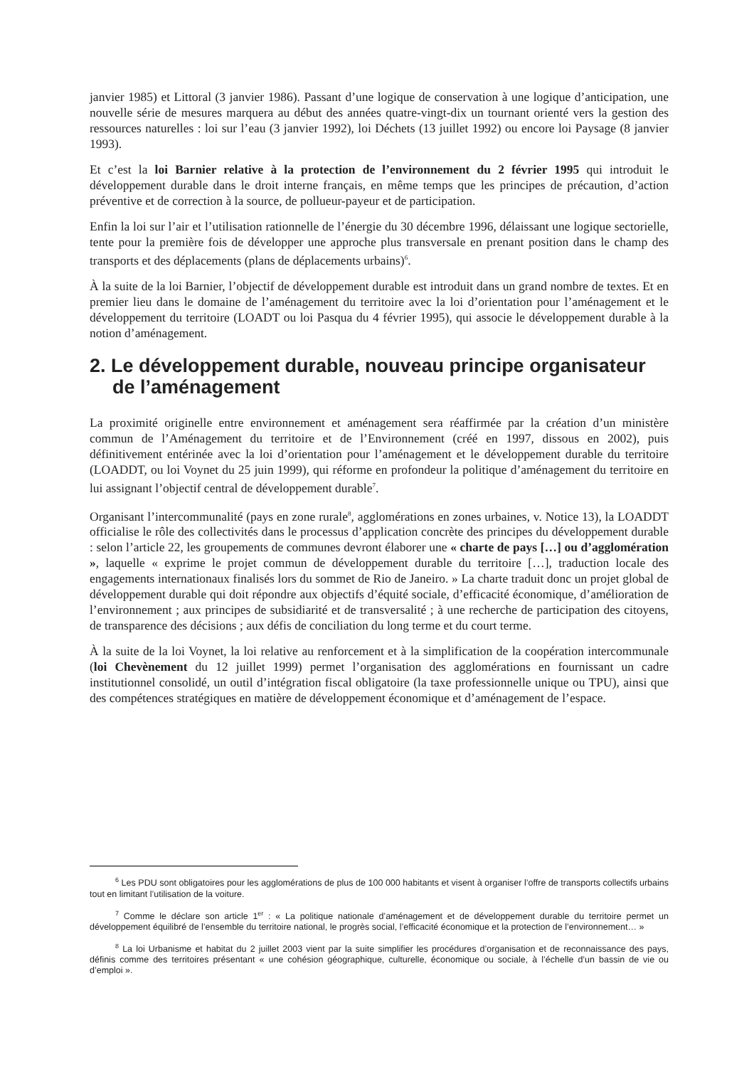janvier 1985) et Littoral (3 janvier 1986). Passant d’une logique de conservation à une logique d’anticipation, une nouvelle série de mesures marquera au début des années quatre-vingt-dix un tournant orienté vers la gestion des ressources naturelles : loi sur l’eau (3 janvier 1992), loi Déchets (13 juillet 1992) ou encore loi Paysage (8 janvier 1993).
Et c’est la loi Barnier relative à la protection de l’environnement du 2 février 1995 qui introduit le développement durable dans le droit interne français, en même temps que les principes de précaution, d’action préventive et de correction à la source, de pollueur-payeur et de participation.
Enfin la loi sur l’air et l’utilisation rationnelle de l’énergie du 30 décembre 1996, délaissant une logique sectorielle, tente pour la première fois de développer une approche plus transversale en prenant position dans le champ des transports et des déplacements (plans de déplacements urbains)<sup>6</sup>.
À la suite de la loi Barnier, l’objectif de développement durable est introduit dans un grand nombre de textes. Et en premier lieu dans le domaine de l’aménagement du territoire avec la loi d’orientation pour l’aménagement et le développement du territoire (LOADT ou loi Pasqua du 4 février 1995), qui associe le développement durable à la notion d’aménagement.
2. Le développement durable, nouveau principe organisateur de l’aménagement
La proximité originelle entre environnement et aménagement sera réaffirmée par la création d’un ministère commun de l’Aménagement du territoire et de l’Environnement (créé en 1997, dissous en 2002), puis définitivement entérinée avec la loi d’orientation pour l’aménagement et le développement durable du territoire (LOADDT, ou loi Voynet du 25 juin 1999), qui réforme en profondeur la politique d’aménagement du territoire en lui assignant l’objectif central de développement durable<sup>7</sup>.
Organisant l’intercommunalité (pays en zone rurale<sup>8</sup>, agglomérations en zones urbaines, v. Notice 13), la LOADDT officialise le rôle des collectivités dans le processus d’application concrète des principes du développement durable : selon l’article 22, les groupements de communes devront élaborer une « charte de pays […] ou d’agglomération », laquelle « exprime le projet commun de développement durable du territoire […], traduction locale des engagements internationaux finalisés lors du sommet de Rio de Janeiro. » La charte traduit donc un projet global de développement durable qui doit répondre aux objectifs d’équité sociale, d’efficacité économique, d’amélioration de l’environnement ; aux principes de subsidiarité et de transversalité ; à une recherche de participation des citoyens, de transparence des décisions ; aux défis de conciliation du long terme et du court terme.
À la suite de la loi Voynet, la loi relative au renforcement et à la simplification de la coopération intercommunale (loi Chevènement du 12 juillet 1999) permet l’organisation des agglomérations en fournissant un cadre institutionnel consolidé, un outil d’intégration fiscal obligatoire (la taxe professionnelle unique ou TPU), ainsi que des compétences stratégiques en matière de développement économique et d’aménagement de l’espace.
<sup>6</sup> Les PDU sont obligatoires pour les agglomérations de plus de 100 000 habitants et visent à organiser l’offre de transports collectifs urbains tout en limitant l’utilisation de la voiture.
<sup>7</sup> Comme le déclare son article 1<sup>er</sup> : « La politique nationale d’aménagement et de développement durable du territoire permet un développement équilibré de l’ensemble du territoire national, le progrès social, l’efficacité économique et la protection de l’environnement… »
<sup>8</sup> La loi Urbanisme et habitat du 2 juillet 2003 vient par la suite simplifier les procédures d’organisation et de reconnaissance des pays, définis comme des territoires présentant « une cohésion géographique, culturelle, économique ou sociale, à l’échelle d’un bassin de vie ou d’emploi ».